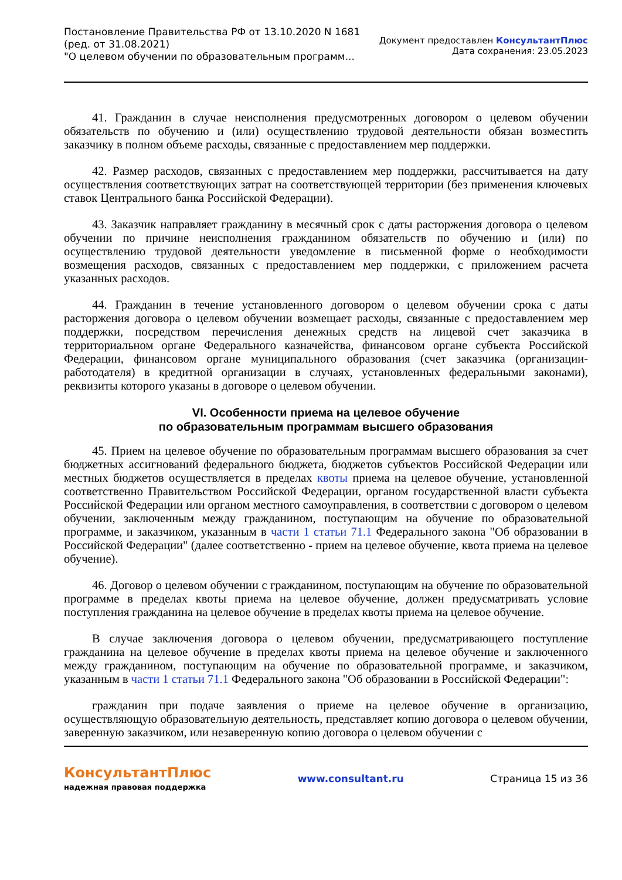Постановление Правительства РФ от 13.10.2020 N 1681
(ред. от 31.08.2021)
"О целевом обучении по образовательным программ...
Документ предоставлен КонсультантПлюс
Дата сохранения: 23.05.2023
41. Гражданин в случае неисполнения предусмотренных договором о целевом обучении обязательств по обучению и (или) осуществлению трудовой деятельности обязан возместить заказчику в полном объеме расходы, связанные с предоставлением мер поддержки.
42. Размер расходов, связанных с предоставлением мер поддержки, рассчитывается на дату осуществления соответствующих затрат на соответствующей территории (без применения ключевых ставок Центрального банка Российской Федерации).
43. Заказчик направляет гражданину в месячный срок с даты расторжения договора о целевом обучении по причине неисполнения гражданином обязательств по обучению и (или) по осуществлению трудовой деятельности уведомление в письменной форме о необходимости возмещения расходов, связанных с предоставлением мер поддержки, с приложением расчета указанных расходов.
44. Гражданин в течение установленного договором о целевом обучении срока с даты расторжения договора о целевом обучении возмещает расходы, связанные с предоставлением мер поддержки, посредством перечисления денежных средств на лицевой счет заказчика в территориальном органе Федерального казначейства, финансовом органе субъекта Российской Федерации, финансовом органе муниципального образования (счет заказчика (организации-работодателя) в кредитной организации в случаях, установленных федеральными законами), реквизиты которого указаны в договоре о целевом обучении.
VI. Особенности приема на целевое обучение
по образовательным программам высшего образования
45. Прием на целевое обучение по образовательным программам высшего образования за счет бюджетных ассигнований федерального бюджета, бюджетов субъектов Российской Федерации или местных бюджетов осуществляется в пределах квоты приема на целевое обучение, установленной соответственно Правительством Российской Федерации, органом государственной власти субъекта Российской Федерации или органом местного самоуправления, в соответствии с договором о целевом обучении, заключенным между гражданином, поступающим на обучение по образовательной программе, и заказчиком, указанным в части 1 статьи 71.1 Федерального закона "Об образовании в Российской Федерации" (далее соответственно - прием на целевое обучение, квота приема на целевое обучение).
46. Договор о целевом обучении с гражданином, поступающим на обучение по образовательной программе в пределах квоты приема на целевое обучение, должен предусматривать условие поступления гражданина на целевое обучение в пределах квоты приема на целевое обучение.
В случае заключения договора о целевом обучении, предусматривающего поступление гражданина на целевое обучение в пределах квоты приема на целевое обучение и заключенного между гражданином, поступающим на обучение по образовательной программе, и заказчиком, указанным в части 1 статьи 71.1 Федерального закона "Об образовании в Российской Федерации":
гражданин при подаче заявления о приеме на целевое обучение в организацию, осуществляющую образовательную деятельность, представляет копию договора о целевом обучении, заверенную заказчиком, или незаверенную копию договора о целевом обучении с
КонсультантПлюс
надежная правовая поддержка
www.consultant.ru Страница 15 из 36